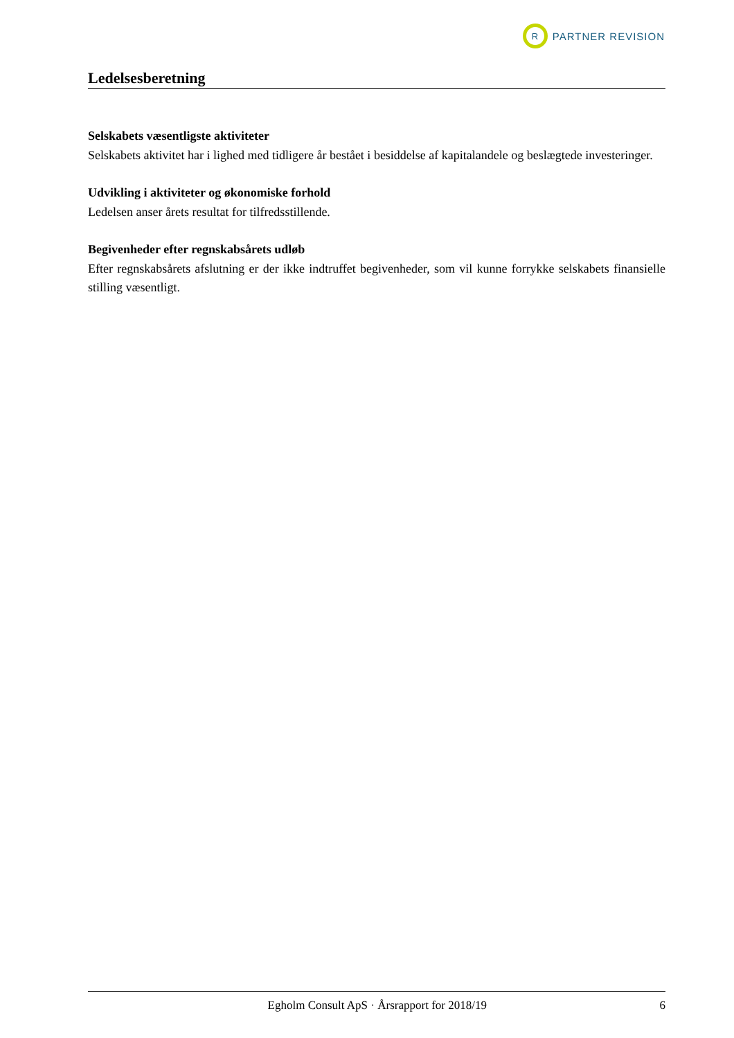R
PARTNER REVISION
Ledelsesberetning
Selskabets væsentligste aktiviteter
Selskabets aktivitet har i lighed med tidligere år bestået i besiddelse af kapitalandele og beslægtede investeringer.
Udvikling i aktiviteter og økonomiske forhold
Ledelsen anser årets resultat for tilfredsstillende.
Begivenheder efter regnskabsårets udløb
Efter regnskabsårets afslutning er der ikke indtruffet begivenheder, som vil kunne forrykke selskabets finansielle stilling væsentligt.
Egholm Consult ApS · Årsrapport for 2018/19 6